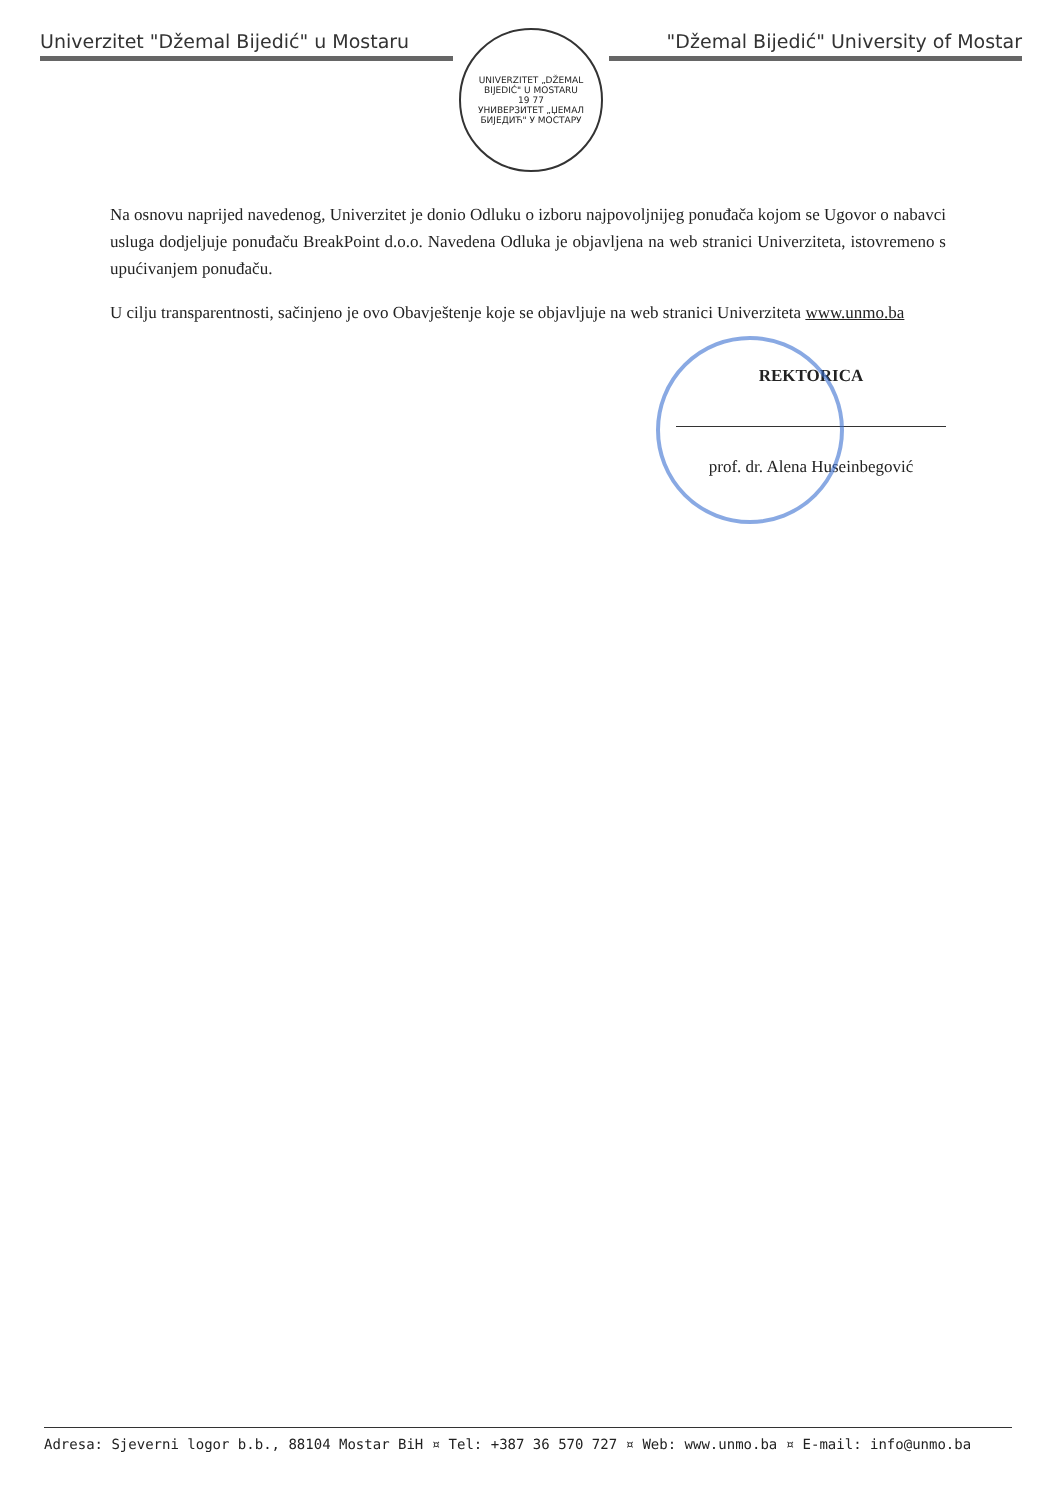Univerzitet "Džemal Bijedić" u Mostaru
UNIVERZITET „DŽEMAL BIJEDIĆ" U MOSTARU
19 77
УНИВЕРЗИТЕТ „ЏЕМАЛ БИЈЕДИЋ" У МОСТАРУ
"Džemal Bijedić" University of Mostar
Na osnovu naprijed navedenog, Univerzitet je donio Odluku o izboru najpovoljnijeg ponuđača kojom se Ugovor o nabavci usluga dodjeljuje ponuđaču BreakPoint d.o.o. Navedena Odluka je objavljena na web stranici Univerziteta, istovremeno s upućivanjem ponuđaču.
U cilju transparentnosti, sačinjeno je ovo Obavještenje koje se objavljuje na web stranici Univerziteta www.unmo.ba
REKTORICA
prof. dr. Alena Huseinbegović
Adresa: Sjeverni logor b.b., 88104 Mostar BiH ¤ Tel: +387 36 570 727 ¤ Web: www.unmo.ba ¤ E-mail: info@unmo.ba